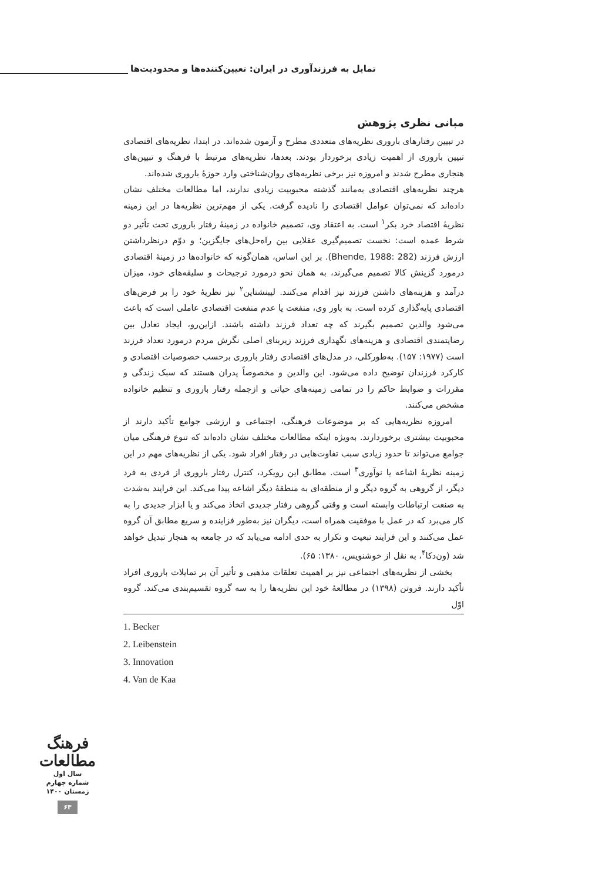تمایل به فرزندآوری در ایران: تعیین‌کننده‌ها و محدودیت‌ها
مبانی نظری پژوهش
در تبیین رفتارهای باروری نظریه‌های متعددی مطرح و آزمون شده‌اند. در ابتدا، نظریه‌های اقتصادی تبیین باروری از اهمیت زیادی برخوردار بودند. بعدها، نظریه‌های مرتبط با فرهنگ و تبیین‌های هنجاری مطرح شدند و امروزه نیز برخی نظریه‌های روان‌شناختی وارد حوزهٔ باروری شده‌اند.
هرچند نظریه‌های اقتصادی به‌مانند گذشته محبوبیت زیادی ندارند، اما مطالعات مختلف نشان داده‌اند که نمی‌توان عوامل اقتصادی را نادیده گرفت. یکی از مهم‌ترین نظریه‌ها در این زمینه نظریهٔ اقتصاد خرد بکر<sup>۱</sup> است. به اعتقاد وی، تصمیم خانواده در زمینهٔ رفتار باروری تحت تأثیر دو شرط عمده است: نخست تصمیم‌گیری عقلایی بین راه‌حل‌های جایگزین؛ و دوّم درنظرداشتن ارزش فرزند (Bhende, 1988: 282). بر این اساس، همان‌گونه که خانواده‌ها در زمینهٔ اقتصادی درمورد گزینش کالا تصمیم می‌گیرند، به همان نحو درمورد ترجیحات و سلیقه‌های خود، میزان درآمد و هزینه‌های داشتن فرزند نیز اقدام می‌کنند. لیبنشتاین<sup>۲</sup> نیز نظریهٔ خود را بر فرض‌های اقتصادی پایه‌گذاری کرده است. به باور وی، منفعت یا عدم منفعت اقتصادی عاملی است که باعث می‌شود والدین تصمیم بگیرند که چه تعداد فرزند داشته باشند. ازاین‌رو، ایجاد تعادل بین رضایتمندی اقتصادی و هزینه‌های نگهداری فرزند زیربنای اصلی نگرش مردم درمورد تعداد فرزند است (۱۹۷۷: ۱۵۷). به‌طورکلی، در مدل‌های اقتصادی رفتار باروری برحسب خصوصیات اقتصادی و کارکرد فرزندان توضیح داده می‌شود. این والدین و مخصوصاً پدران هستند که سبک زندگی و مقررات و ضوابط حاکم را در تمامی زمینه‌های حیاتی و ازجمله رفتار باروری و تنظیم خانواده مشخص می‌کنند.
امروزه نظریه‌هایی که بر موضوعات فرهنگی، اجتماعی و ارزشی جوامع تأکید دارند از محبوبیت بیشتری برخوردارند. به‌ویژه اینکه مطالعات مختلف نشان داده‌اند که تنوع فرهنگی میان جوامع می‌تواند تا حدود زیادی سبب تفاوت‌هایی در رفتار افراد شود. یکی از نظریه‌های مهم در این زمینه نظریهٔ اشاعه یا نوآوری<sup>۳</sup> است. مطابق این رویکرد، کنترل رفتار باروری از فردی به فرد دیگر، از گروهی به گروه دیگر و از منطقه‌ای به منطقهٔ دیگر اشاعه پیدا می‌کند. این فرایند به‌شدت به صنعت ارتباطات وابسته است و وقتی گروهی رفتار جدیدی اتخاذ می‌کند و یا ابزار جدیدی را به کار می‌برد که در عمل با موفقیت همراه است، دیگران نیز به‌طور فزاینده و سریع مطابق آن گروه عمل می‌کنند و این فرایند تبعیت و تکرار به حدی ادامه می‌یابد که در جامعه به هنجار تبدیل خواهد شد (ون‌دکا<sup>۴</sup>، به نقل از خوشنویس، ۱۳۸۰: ۶۵).
بخشی از نظریه‌های اجتماعی نیز بر اهمیت تعلقات مذهبی و تأثیر آن بر تمایلات باروری افراد تأکید دارند. فروتن (۱۳۹۸) در مطالعهٔ خود این نظریه‌ها را به سه گروه تقسیم‌بندی می‌کند. گروه اوّل
1. Becker
2. Leibenstein
3. Innovation
4. Van de Kaa
فرهنگ
مطالعات
سال اول
شماره چهارم
زمستان ۱۴۰۰
۶۳